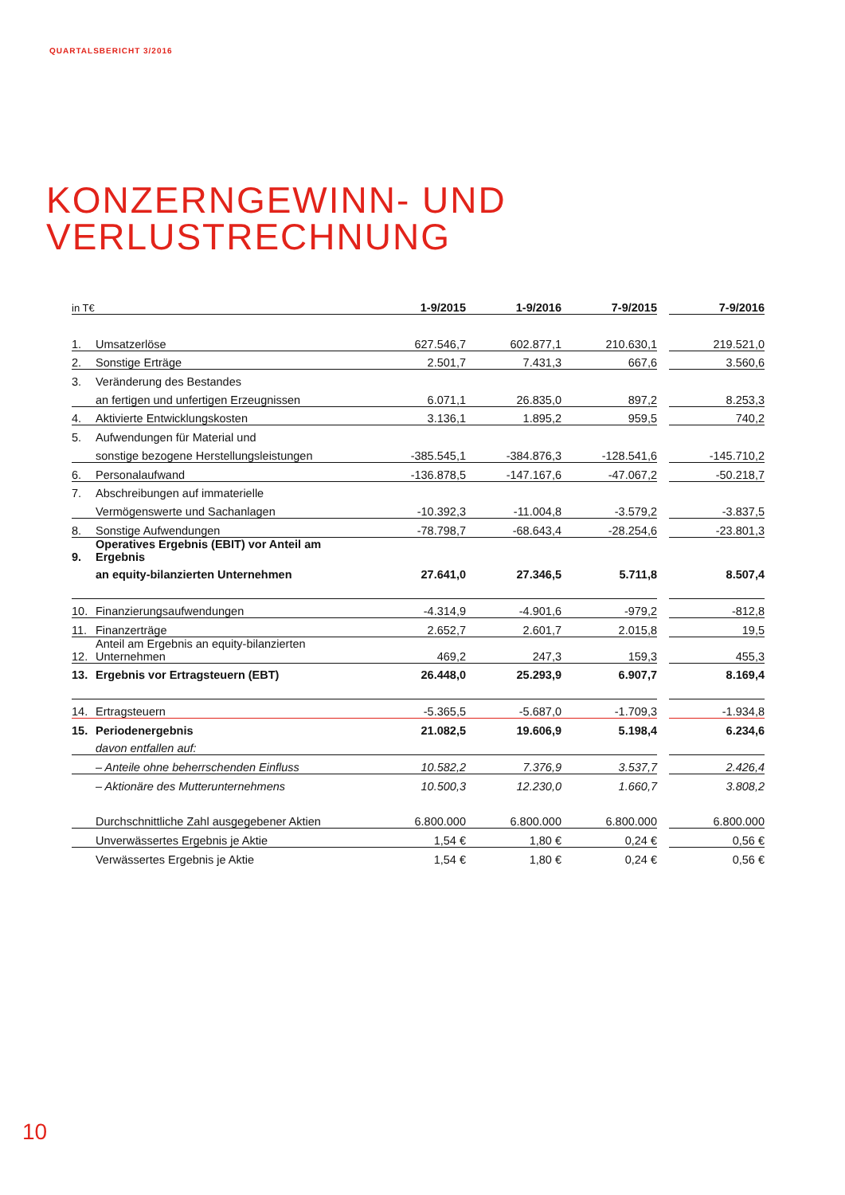QUARTALSBERICHT 3/2016
KONZERNGEWINN- UND
VERLUSTRECHNUNG
| in T€ | | 1-9/2015 | 1-9/2016 | 7-9/2015 | | 7-9/2016 |
| --- | --- | --- | --- | --- | --- | --- |
| 1. | Umsatzerlöse | 627.546,7 | 602.877,1 | 210.630,1 | | 219.521,0 |
| 2. | Sonstige Erträge | 2.501,7 | 7.431,3 | 667,6 | | 3.560,6 |
| 3. | Veränderung des Bestandes | | | | | |
| | an fertigen und unfertigen Erzeugnissen | 6.071,1 | 26.835,0 | 897,2 | | 8.253,3 |
| 4. | Aktivierte Entwicklungskosten | 3.136,1 | 1.895,2 | 959,5 | | 740,2 |
| 5. | Aufwendungen für Material und | | | | | |
| | sonstige bezogene Herstellungsleistungen | -385.545,1 | -384.876,3 | -128.541,6 | | -145.710,2 |
| 6. | Personalaufwand | -136.878,5 | -147.167,6 | -47.067,2 | | -50.218,7 |
| 7. | Abschreibungen auf immaterielle | | | | | |
| | Vermögenswerte und Sachanlagen | -10.392,3 | -11.004,8 | -3.579,2 | | -3.837,5 |
| 8. | Sonstige Aufwendungen | -78.798,7 | -68.643,4 | -28.254,6 | | -23.801,3 |
| 9. | Operatives Ergebnis (EBIT) vor Anteil am Ergebnis | | | | | |
| | an equity-bilanzierten Unternehmen | 27.641,0 | 27.346,5 | 5.711,8 | | 8.507,4 |
| 10. | Finanzierungsaufwendungen | -4.314,9 | -4.901,6 | -979,2 | | -812,8 |
| 11. | Finanzerträge | 2.652,7 | 2.601,7 | 2.015,8 | | 19,5 |
| 12. | Anteil am Ergebnis an equity-bilanzierten Unternehmen | 469,2 | 247,3 | 159,3 | | 455,3 |
| 13. | Ergebnis vor Ertragsteuern (EBT) | 26.448,0 | 25.293,9 | 6.907,7 | | 8.169,4 |
| 14. | Ertragsteuern | -5.365,5 | -5.687,0 | -1.709,3 | | -1.934,8 |
| 15. | Periodenergebnis | 21.082,5 | 19.606,9 | 5.198,4 | | 6.234,6 |
| | davon entfallen auf: | | | | | |
| | – Anteile ohne beherrschenden Einfluss | 10.582,2 | 7.376,9 | 3.537,7 | | 2.426,4 |
| | – Aktionäre des Mutterunternehmens | 10.500,3 | 12.230,0 | 1.660,7 | | 3.808,2 |
| | Durchschnittliche Zahl ausgegebener Aktien | 6.800.000 | 6.800.000 | 6.800.000 | | 6.800.000 |
| | Unverwässertes Ergebnis je Aktie | 1,54 € | 1,80 € | 0,24 € | | 0,56 € |
| | Verwässertes Ergebnis je Aktie | 1,54 € | 1,80 € | 0,24 € | | 0,56 € |
10